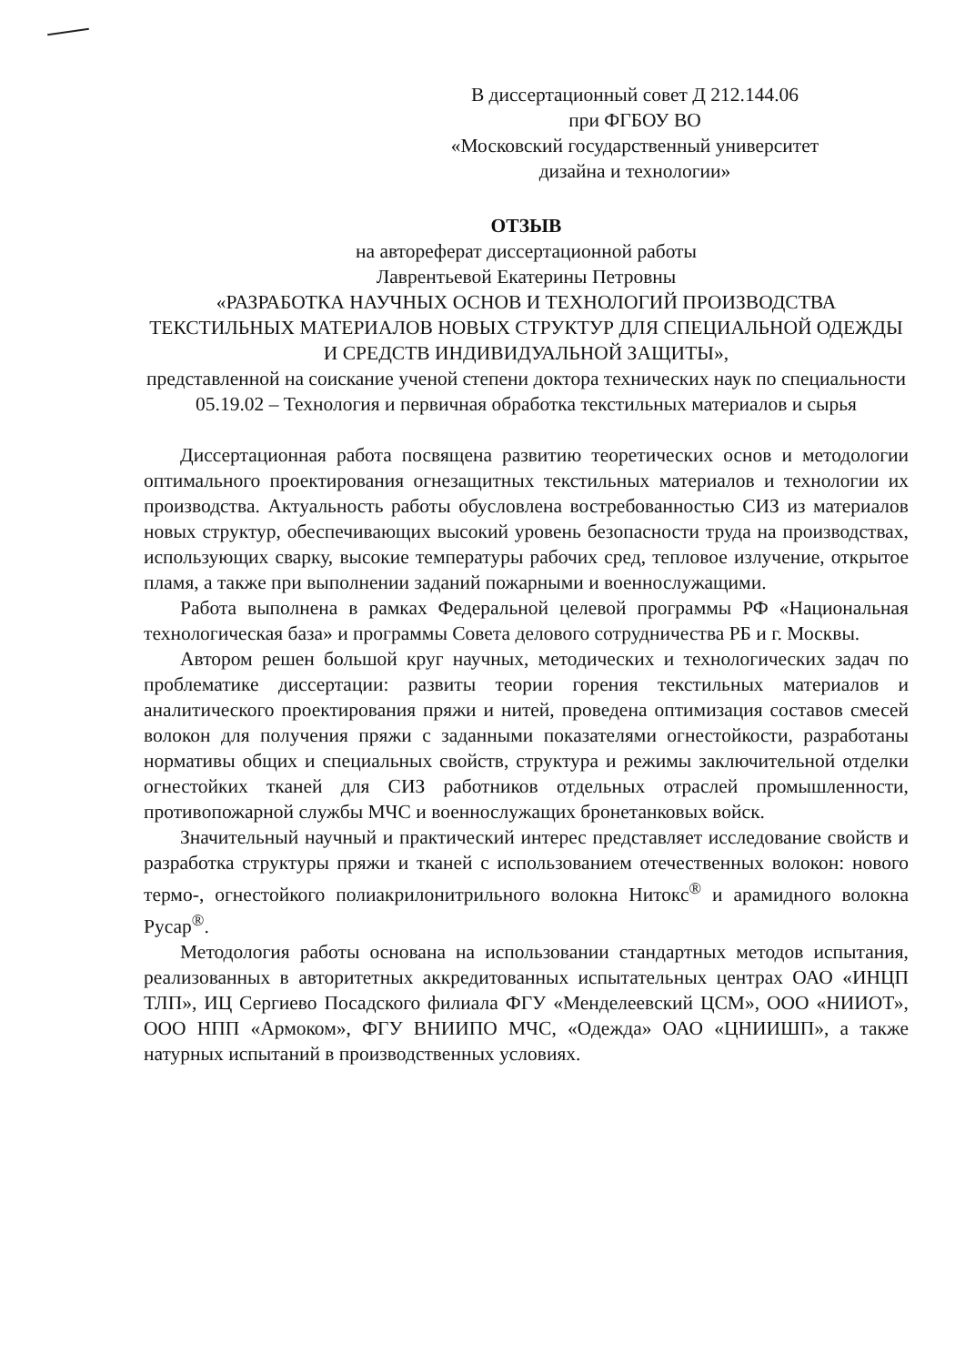В диссертационный совет Д 212.144.06
при ФГБОУ ВО
«Московский государственный университет
дизайна и технологии»
ОТЗЫВ
на автореферат диссертационной работы
Лаврентьевой Екатерины Петровны
«РАЗРАБОТКА НАУЧНЫХ ОСНОВ И ТЕХНОЛОГИЙ ПРОИЗВОДСТВА ТЕКСТИЛЬНЫХ МАТЕРИАЛОВ НОВЫХ СТРУКТУР ДЛЯ СПЕЦИАЛЬНОЙ ОДЕЖДЫ И СРЕДСТВ ИНДИВИДУАЛЬНОЙ ЗАЩИТЫ»,
представленной на соискание ученой степени доктора технических наук по специальности 05.19.02 – Технология и первичная обработка текстильных материалов и сырья
Диссертационная работа посвящена развитию теоретических основ и методологии оптимального проектирования огнезащитных текстильных материалов и технологии их производства. Актуальность работы обусловлена востребованностью СИЗ из материалов новых структур, обеспечивающих высокий уровень безопасности труда на производствах, использующих сварку, высокие температуры рабочих сред, тепловое излучение, открытое пламя, а также при выполнении заданий пожарными и военнослужащими.
Работа выполнена в рамках Федеральной целевой программы РФ «Национальная технологическая база» и программы Совета делового сотрудничества РБ и г. Москвы.
Автором решен большой круг научных, методических и технологических задач по проблематике диссертации: развиты теории горения текстильных материалов и аналитического проектирования пряжи и нитей, проведена оптимизация составов смесей волокон для получения пряжи с заданными показателями огнестойкости, разработаны нормативы общих и специальных свойств, структура и режимы заключительной отделки огнестойких тканей для СИЗ работников отдельных отраслей промышленности, противопожарной службы МЧС и военнослужащих бронетанковых войск.
Значительный научный и практический интерес представляет исследование свойств и разработка структуры пряжи и тканей с использованием отечественных волокон: нового термо-, огнестойкого полиакрилонитрильного волокна Нитокс<sup>®</sup> и арамидного волокна Русар<sup>®</sup>.
Методология работы основана на использовании стандартных методов испытания, реализованных в авторитетных аккредитованных испытательных центрах ОАО «ИНЦП ТЛП», ИЦ Сергиево Посадского филиала ФГУ «Менделеевский ЦСМ», ООО «НИИОТ», ООО НПП «Армоком», ФГУ ВНИИПО МЧС, «Одежда» ОАО «ЦНИИШП», а также натурных испытаний в производственных условиях.